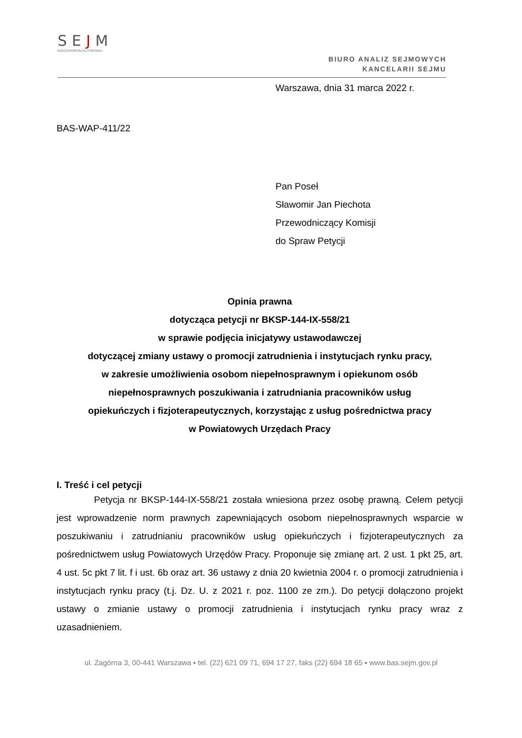SEJM
RZECZYPOSPOLITEJ POLSKIEJ
BIURO ANALIZ SEJMOWYCH
KANCELARII SEJMU
Warszawa, dnia 31 marca 2022 r.
BAS-WAP-411/22
Pan Poseł
Sławomir Jan Piechota
Przewodniczący Komisji
do Spraw Petycji
Opinia prawna
dotycząca petycji nr BKSP-144-IX-558/21
w sprawie podjęcia inicjatywy ustawodawczej
dotyczącej zmiany ustawy o promocji zatrudnienia i instytucjach rynku pracy,
w zakresie umożliwienia osobom niepełnosprawnym i opiekunom osób
niepełnosprawnych poszukiwania i zatrudniania pracowników usług
opiekuńczych i fizjoterapeutycznych, korzystając z usług pośrednictwa pracy
w Powiatowych Urzędach Pracy
I. Treść i cel petycji
Petycja nr BKSP-144-IX-558/21 została wniesiona przez osobę prawną. Celem petycji jest wprowadzenie norm prawnych zapewniających osobom niepełnosprawnych wsparcie w poszukiwaniu i zatrudnianiu pracowników usług opiekuńczych i fizjoterapeutycznych za pośrednictwem usług Powiatowych Urzędów Pracy. Proponuje się zmianę art. 2 ust. 1 pkt 25, art. 4 ust. 5c pkt 7 lit. f i ust. 6b oraz art. 36 ustawy z dnia 20 kwietnia 2004 r. o promocji zatrudnienia i instytucjach rynku pracy (t.j. Dz. U. z 2021 r. poz. 1100 ze zm.). Do petycji dołączono projekt ustawy o zmianie ustawy o promocji zatrudnienia i instytucjach rynku pracy wraz z uzasadnieniem.
ul. Zagórna 3, 00-441 Warszawa ▪ tel. (22) 621 09 71, 694 17 27, faks (22) 694 18 65 ▪ www.bas.sejm.gov.pl